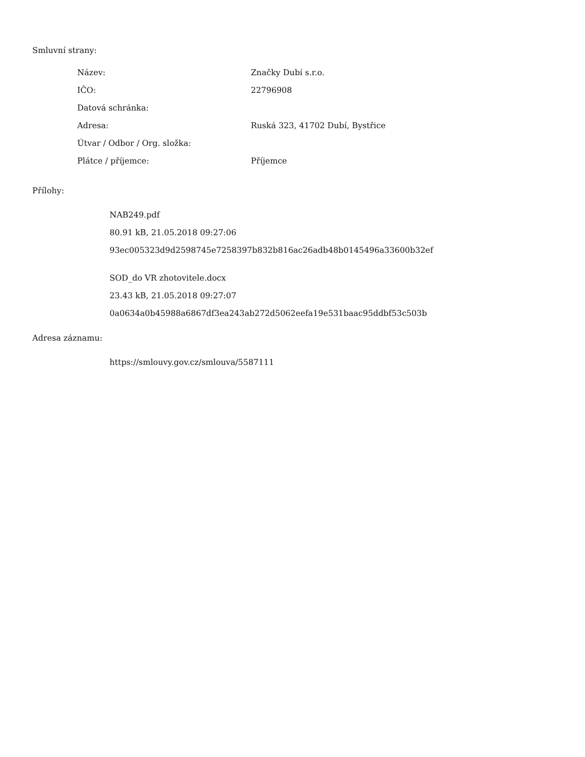Smluvní strany:
| Název: | Značky Dubí s.r.o. |
| IČO: | 22796908 |
| Datová schránka: | |
| Adresa: | Ruská 323, 41702 Dubí, Bystřice |
| Útvar / Odbor / Org. složka: | |
| Plátce / příjemce: | Příjemce |
Přílohy:
NAB249.pdf
80.91 kB, 21.05.2018 09:27:06
93ec005323d9d2598745e7258397b832b816ac26adb48b0145496a33600b32ef
SOD_do VR zhotovitele.docx
23.43 kB, 21.05.2018 09:27:07
0a0634a0b45988a6867df3ea243ab272d5062eefa19e531baac95ddbf53c503b
Adresa záznamu:
https://smlouvy.gov.cz/smlouva/5587111